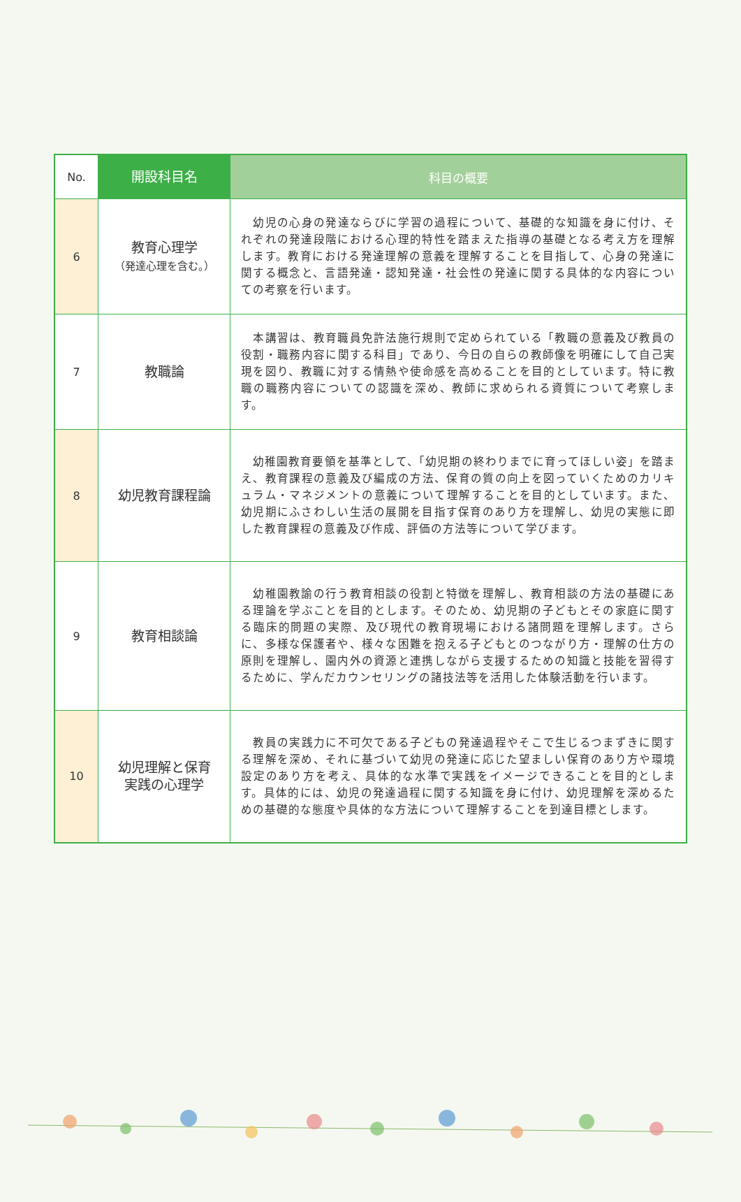| No. | 開設科目名 | 科目の概要 |
| --- | --- | --- |
| 6 | 教育心理学 （発達心理を含む。） | 幼児の心身の発達ならびに学習の過程について、基礎的な知識を身に付け、それぞれの発達段階における心理的特性を踏まえた指導の基礎となる考え方を理解します。教育における発達理解の意義を理解することを目指して、心身の発達に関する概念と、言語発達・認知発達・社会性の発達に関する具体的な内容についての考察を行います。 |
| 7 | 教職論 | 本講習は、教育職員免許法施行規則で定められている「教職の意義及び教員の役割・職務内容に関する科目」であり、今日の自らの教師像を明確にして自己実現を図り、教職に対する情熱や使命感を高めることを目的としています。特に教職の職務内容についての認識を深め、教師に求められる資質について考察します。 |
| 8 | 幼児教育課程論 | 幼稚園教育要領を基準として、「幼児期の終わりまでに育ってほしい姿」を踏まえ、教育課程の意義及び編成の方法、保育の質の向上を図っていくためのカリキュラム・マネジメントの意義について理解することを目的としています。また、幼児期にふさわしい生活の展開を目指す保育のあり方を理解し、幼児の実態に即した教育課程の意義及び作成、評価の方法等について学びます。 |
| 9 | 教育相談論 | 幼稚園教諭の行う教育相談の役割と特徴を理解し、教育相談の方法の基礎にある理論を学ぶことを目的とします。そのため、幼児期の子どもとその家庭に関する臨床的問題の実際、及び現代の教育現場における諸問題を理解します。さらに、多様な保護者や、様々な困難を抱える子どもとのつながり方・理解の仕方の原則を理解し、園内外の資源と連携しながら支援するための知識と技能を習得するために、学んだカウンセリングの諸技法等を活用した体験活動を行います。 |
| 10 | 幼児理解と保育 実践の心理学 | 教員の実践力に不可欠である子どもの発達過程やそこで生じるつまずきに関する理解を深め、それに基づいて幼児の発達に応じた望ましい保育のあり方や環境設定のあり方を考え、具体的な水準で実践をイメージできることを目的とします。具体的には、幼児の発達過程に関する知識を身に付け、幼児理解を深めるための基礎的な態度や具体的な方法について理解することを到達目標とします。 |